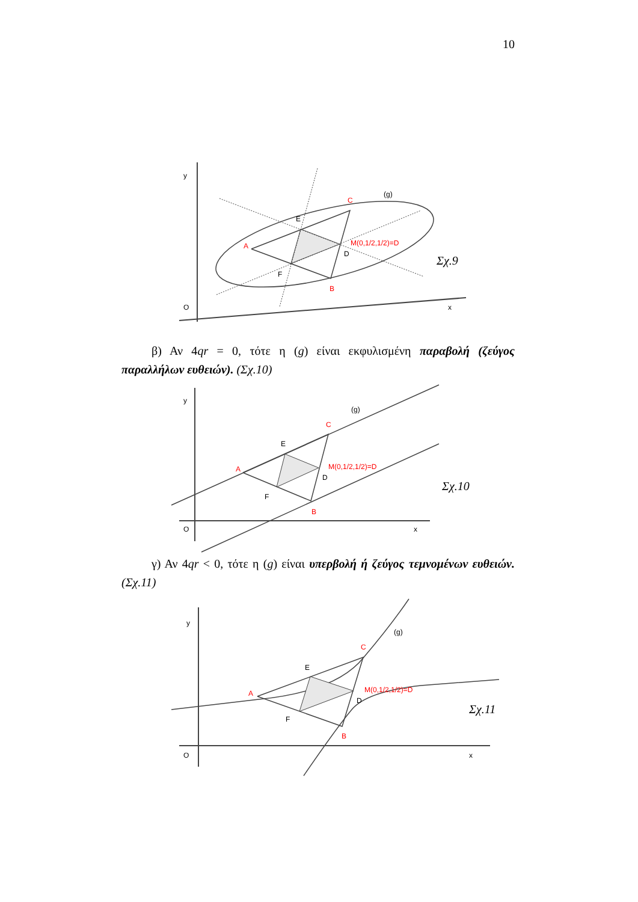10
y
O
x
(g)
A
C
B
M(0,1/2,1/2)=D
E
D
F
Σχ.9
β) Αν 4qr = 0, τότε η (g) είναι εκφυλισμένη παραβολή (ζεύγος παραλλήλων ευθειών). (Σχ.10)
y
O
x
(g)
A
C
B
M(0,1/2,1/2)=D
E
D
F
Σχ.10
γ) Αν 4qr < 0, τότε η (g) είναι υπερβολή ή ζεύγος τεμνομένων ευθειών. (Σχ.11)
y
O
x
(g)
A
C
B
M(0,1/2,1/2)=D
E
D
F
Σχ.11